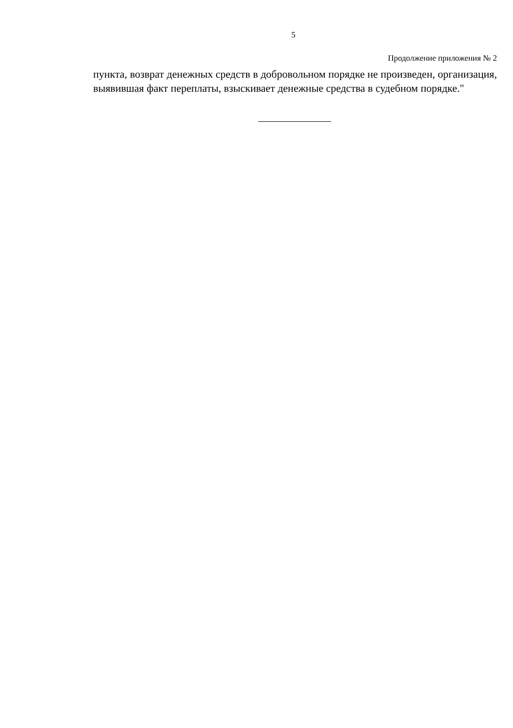5
Продолжение приложения № 2
пункта, возврат денежных средств в добровольном порядке не произведен, организация, выявившая факт переплаты, взыскивает денежные средства в судебном порядке."